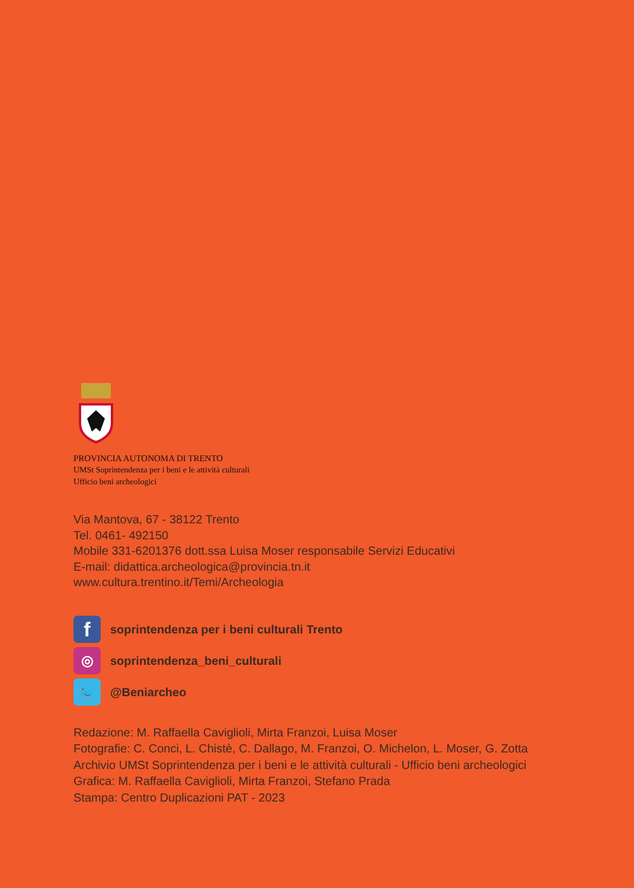PROVINCIA AUTONOMA DI TRENTO
UMSt Soprintendenza per i beni e le attività culturali
Ufficio beni archeologici
Via Mantova, 67 - 38122 Trento
Tel. 0461- 492150
Mobile 331-6201376 dott.ssa Luisa Moser responsabile Servizi Educativi
E-mail: didattica.archeologica@provincia.tn.it
www.cultura.trentino.it/Temi/Archeologia
f
soprintendenza per i beni culturali Trento
◎
soprintendenza_beni_culturali
🐦
@Beniarcheo
Redazione: M. Raffaella Caviglioli, Mirta Franzoi, Luisa Moser
Fotografie: C. Conci, L. Chistè, C. Dallago, M. Franzoi, O. Michelon, L. Moser, G. Zotta
Archivio UMSt Soprintendenza per i beni e le attività culturali - Ufficio beni archeologici
Grafica: M. Raffaella Caviglioli, Mirta Franzoi, Stefano Prada
Stampa: Centro Duplicazioni PAT - 2023